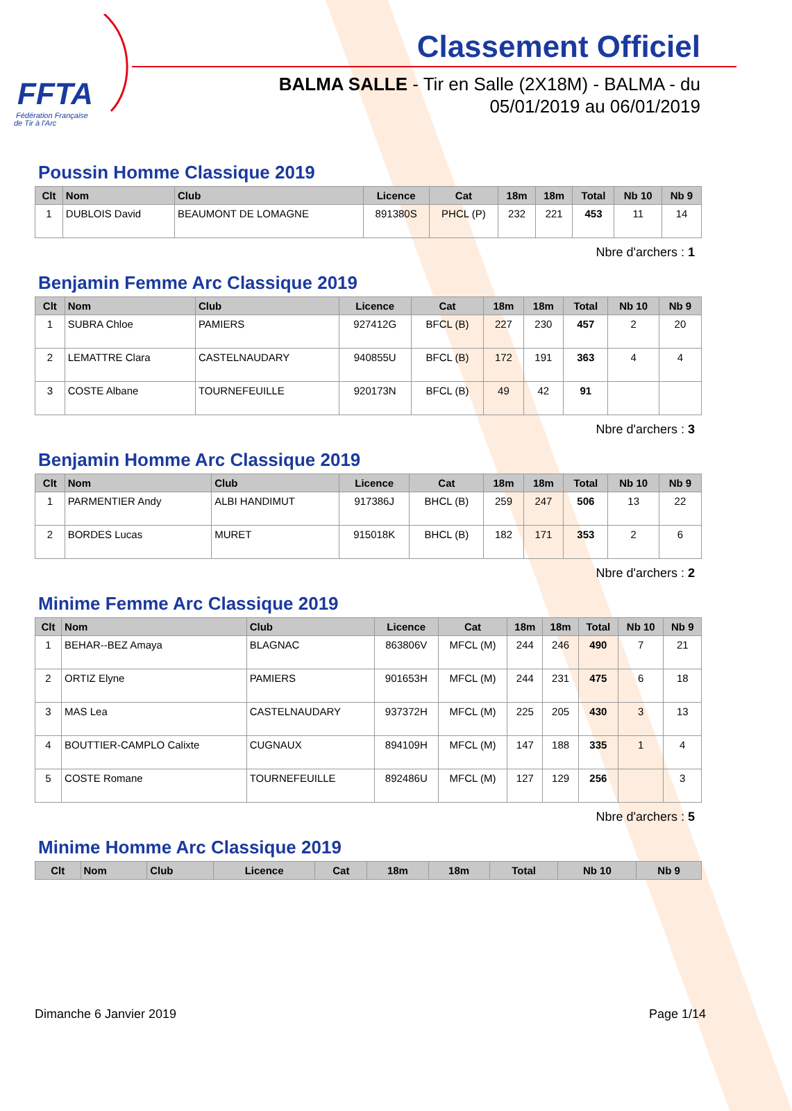FFTA
Fédération Française
de Tir à l'Arc
Classement Officiel
BALMA SALLE - Tir en Salle (2X18M) - BALMA - du
05/01/2019 au 06/01/2019
Poussin Homme Classique 2019
| Clt | Nom | Club | Licence | Cat | 18m | 18m | Total | Nb 10 | Nb 9 |
| --- | --- | --- | --- | --- | --- | --- | --- | --- | --- |
| 1 | DUBLOIS David | BEAUMONT DE LOMAGNE | 891380S | PHCL (P) | 232 | 221 | 453 | 11 | 14 |
Nbre d'archers : 1
Benjamin Femme Arc Classique 2019
| Clt | Nom | Club | Licence | Cat | 18m | 18m | Total | Nb 10 | Nb 9 |
| --- | --- | --- | --- | --- | --- | --- | --- | --- | --- |
| 1 | SUBRA Chloe | PAMIERS | 927412G | BFCL (B) | 227 | 230 | 457 | 2 | 20 |
| 2 | LEMATTRE Clara | CASTELNAUDARY | 940855U | BFCL (B) | 172 | 191 | 363 | 4 | 4 |
| 3 | COSTE Albane | TOURNEFEUILLE | 920173N | BFCL (B) | 49 | 42 | 91 | | |
Nbre d'archers : 3
Benjamin Homme Arc Classique 2019
| Clt | Nom | Club | Licence | Cat | 18m | 18m | Total | Nb 10 | Nb 9 |
| --- | --- | --- | --- | --- | --- | --- | --- | --- | --- |
| 1 | PARMENTIER Andy | ALBI HANDIMUT | 917386J | BHCL (B) | 259 | 247 | 506 | 13 | 22 |
| 2 | BORDES Lucas | MURET | 915018K | BHCL (B) | 182 | 171 | 353 | 2 | 6 |
Nbre d'archers : 2
Minime Femme Arc Classique 2019
| Clt | Nom | Club | Licence | Cat | 18m | 18m | Total | Nb 10 | Nb 9 |
| --- | --- | --- | --- | --- | --- | --- | --- | --- | --- |
| 1 | BEHAR--BEZ Amaya | BLAGNAC | 863806V | MFCL (M) | 244 | 246 | 490 | 7 | 21 |
| 2 | ORTIZ Elyne | PAMIERS | 901653H | MFCL (M) | 244 | 231 | 475 | 6 | 18 |
| 3 | MAS Lea | CASTELNAUDARY | 937372H | MFCL (M) | 225 | 205 | 430 | 3 | 13 |
| 4 | BOUTTIER-CAMPLO Calixte | CUGNAUX | 894109H | MFCL (M) | 147 | 188 | 335 | 1 | 4 |
| 5 | COSTE Romane | TOURNEFEUILLE | 892486U | MFCL (M) | 127 | 129 | 256 | | 3 |
Nbre d'archers : 5
Minime Homme Arc Classique 2019
| Clt | Nom | Club | Licence | Cat | 18m | 18m | Total | Nb 10 | Nb 9 |
| --- | --- | --- | --- | --- | --- | --- | --- | --- | --- |
Dimanche 6 Janvier 2019 Page 1/14